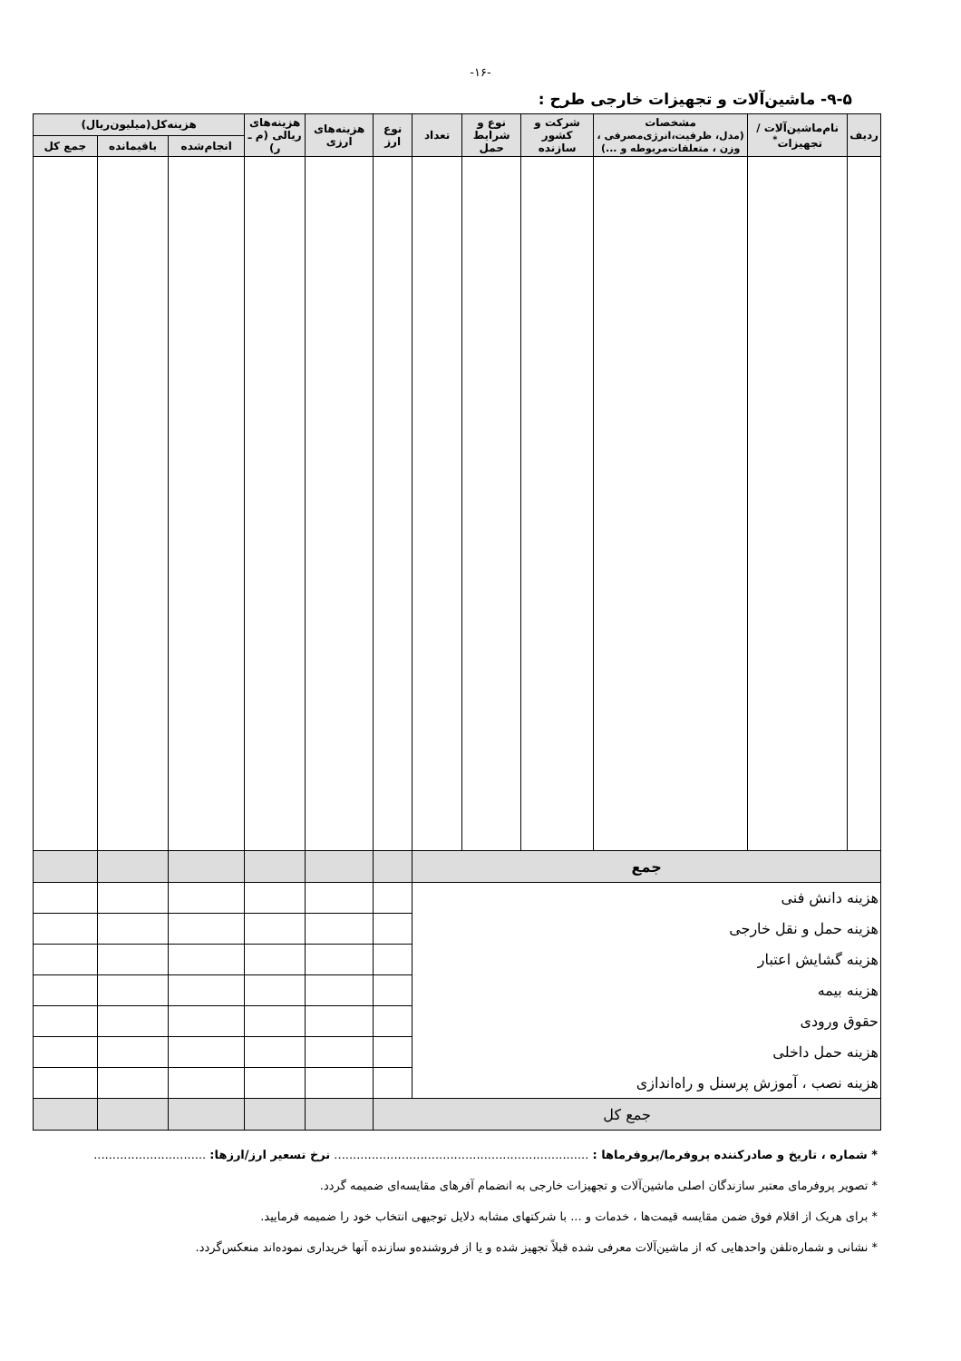-۱۶-
۹-۵- ماشین‌آلات و تجهیزات خارجی طرح :
| ردیف | نام‌ماشین‌آلات / تجهیزات<sup>*</sup> | مشخصات (مدل، ظرفیت،انرژی‌مصرفی ، وزن ، متعلقات‌مربوطه و ...) | شرکت و کشور سازنده | نوع و شرایط حمل | تعداد | نوع ارز | هزینه‌های ارزی | هزینه‌های ریالی (م ـ ر) | هزینه‌کل(میلیون‌ریال) | | |
| --- | --- | --- | --- | --- | --- | --- | --- | --- | --- | --- | --- |
| | | | | | | | | | انجام‌شده | باقیمانده | جمع کل |
| جمع | | | | | | | | | | | |
| هزینه دانش فنی | | | | | | | | | | | |
| هزینه حمل و نقل خارجی | | | | | | | | | | | |
| هزینه گشایش اعتبار | | | | | | | | | | | |
| هزینه بیمه | | | | | | | | | | | |
| حقوق ورودی | | | | | | | | | | | |
| هزینه حمل داخلی | | | | | | | | | | | |
| هزینه نصب ، آموزش پرسنل و راه‌اندازی | | | | | | | | | | | |
| جمع کل | | | | | | | | | | | |
* شماره ، تاریخ و صادرکننده پروفرما/پروفرماها : .................................................................... نرخ تسعیر ارز/ارزها: ..............................
* تصویر پروفرمای معتبر سازندگان اصلی ماشین‌آلات و تجهیزات خارجی به انضمام آفرهای مقایسه‌ای ضمیمه گردد.
* برای هریک از اقلام فوق ضمن مقایسه قیمت‌ها ، خدمات و ... با شرکتهای مشابه دلایل توجیهی انتخاب خود را ضمیمه فرمایید.
* نشانی و شماره‌تلفن واحدهایی که از ماشین‌آلات معرفی شده قبلاً تجهیز شده و یا از فروشنده‌و سازنده آنها خریداری نموده‌اند منعکس‌گردد.